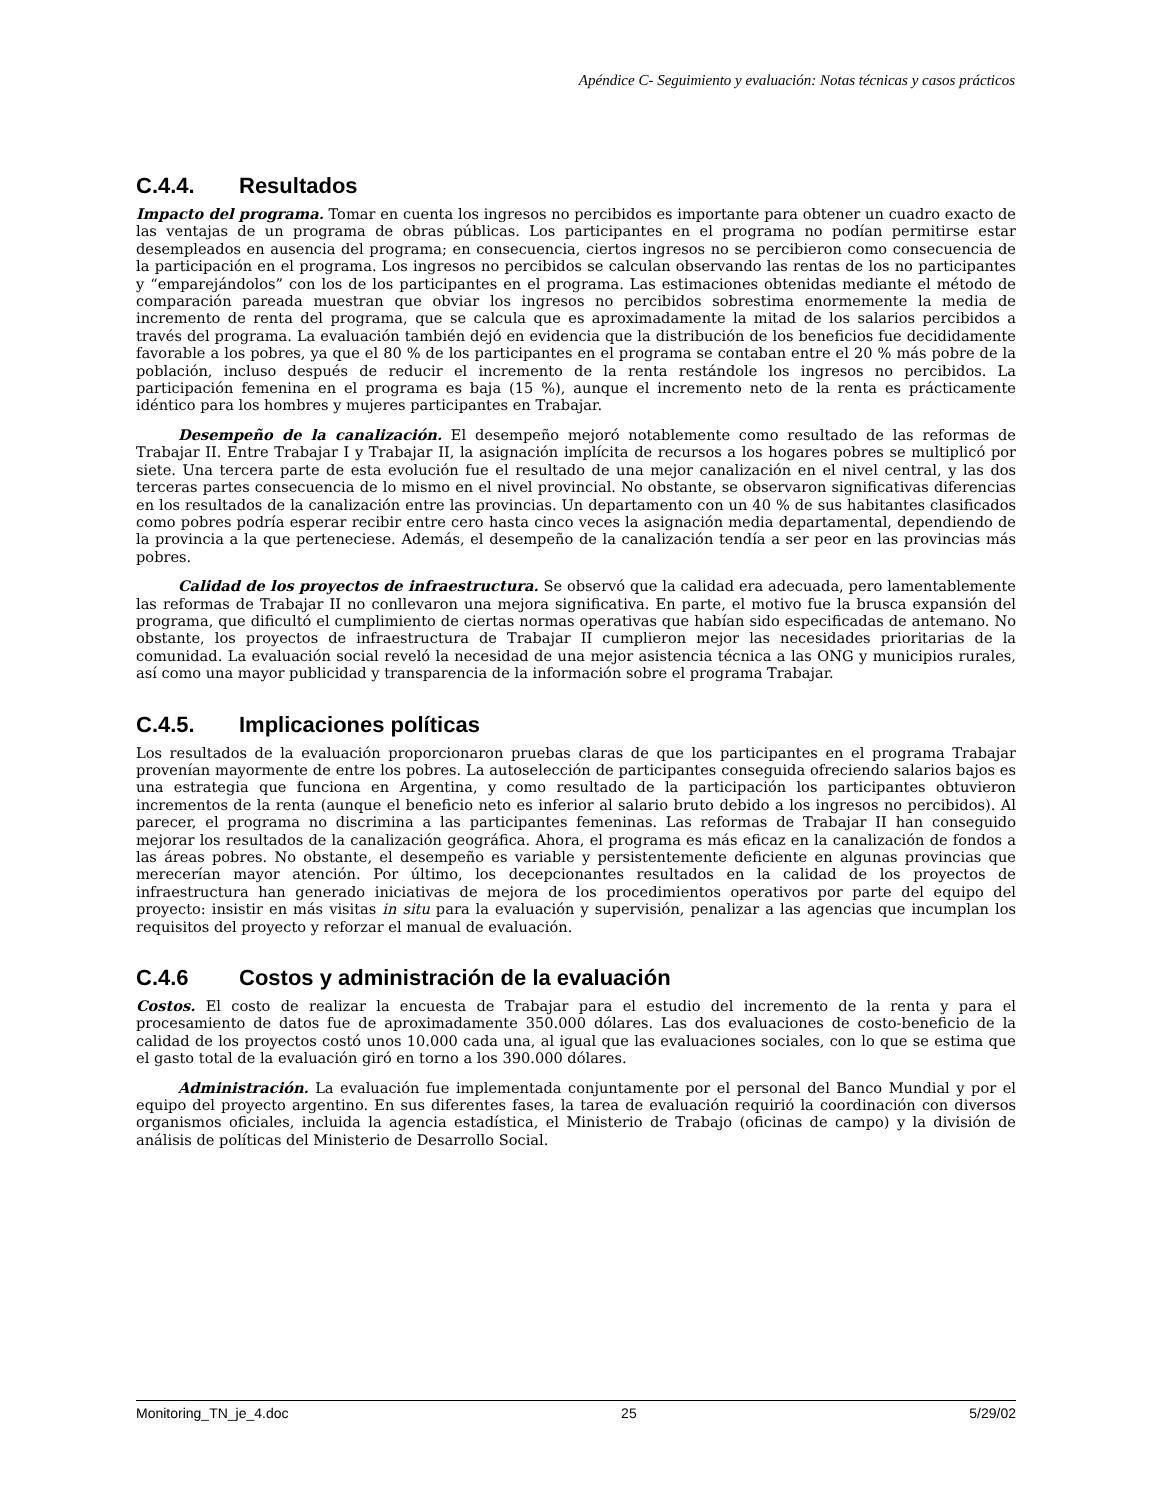Apéndice C- Seguimiento y evaluación: Notas técnicas y casos prácticos
C.4.4. Resultados
Impacto del programa. Tomar en cuenta los ingresos no percibidos es importante para obtener un cuadro exacto de las ventajas de un programa de obras públicas. Los participantes en el programa no podían permitirse estar desempleados en ausencia del programa; en consecuencia, ciertos ingresos no se percibieron como consecuencia de la participación en el programa. Los ingresos no percibidos se calculan observando las rentas de los no participantes y “emparejándolos” con los de los participantes en el programa. Las estimaciones obtenidas mediante el método de comparación pareada muestran que obviar los ingresos no percibidos sobrestima enormemente la media de incremento de renta del programa, que se calcula que es aproximadamente la mitad de los salarios percibidos a través del programa. La evaluación también dejó en evidencia que la distribución de los beneficios fue decididamente favorable a los pobres, ya que el 80 % de los participantes en el programa se contaban entre el 20 % más pobre de la población, incluso después de reducir el incremento de la renta restándole los ingresos no percibidos. La participación femenina en el programa es baja (15 %), aunque el incremento neto de la renta es prácticamente idéntico para los hombres y mujeres participantes en Trabajar.
Desempeño de la canalización. El desempeño mejoró notablemente como resultado de las reformas de Trabajar II. Entre Trabajar I y Trabajar II, la asignación implícita de recursos a los hogares pobres se multiplicó por siete. Una tercera parte de esta evolución fue el resultado de una mejor canalización en el nivel central, y las dos terceras partes consecuencia de lo mismo en el nivel provincial. No obstante, se observaron significativas diferencias en los resultados de la canalización entre las provincias. Un departamento con un 40 % de sus habitantes clasificados como pobres podría esperar recibir entre cero hasta cinco veces la asignación media departamental, dependiendo de la provincia a la que perteneciese. Además, el desempeño de la canalización tendía a ser peor en las provincias más pobres.
Calidad de los proyectos de infraestructura. Se observó que la calidad era adecuada, pero lamentablemente las reformas de Trabajar II no conllevaron una mejora significativa. En parte, el motivo fue la brusca expansión del programa, que dificultó el cumplimiento de ciertas normas operativas que habían sido especificadas de antemano. No obstante, los proyectos de infraestructura de Trabajar II cumplieron mejor las necesidades prioritarias de la comunidad. La evaluación social reveló la necesidad de una mejor asistencia técnica a las ONG y municipios rurales, así como una mayor publicidad y transparencia de la información sobre el programa Trabajar.
C.4.5. Implicaciones políticas
Los resultados de la evaluación proporcionaron pruebas claras de que los participantes en el programa Trabajar provenían mayormente de entre los pobres. La autoselección de participantes conseguida ofreciendo salarios bajos es una estrategia que funciona en Argentina, y como resultado de la participación los participantes obtuvieron incrementos de la renta (aunque el beneficio neto es inferior al salario bruto debido a los ingresos no percibidos). Al parecer, el programa no discrimina a las participantes femeninas. Las reformas de Trabajar II han conseguido mejorar los resultados de la canalización geográfica. Ahora, el programa es más eficaz en la canalización de fondos a las áreas pobres. No obstante, el desempeño es variable y persistentemente deficiente en algunas provincias que merecerían mayor atención. Por último, los decepcionantes resultados en la calidad de los proyectos de infraestructura han generado iniciativas de mejora de los procedimientos operativos por parte del equipo del proyecto: insistir en más visitas in situ para la evaluación y supervisión, penalizar a las agencias que incumplan los requisitos del proyecto y reforzar el manual de evaluación.
C.4.6 Costos y administración de la evaluación
Costos. El costo de realizar la encuesta de Trabajar para el estudio del incremento de la renta y para el procesamiento de datos fue de aproximadamente 350.000 dólares. Las dos evaluaciones de costo-beneficio de la calidad de los proyectos costó unos 10.000 cada una, al igual que las evaluaciones sociales, con lo que se estima que el gasto total de la evaluación giró en torno a los 390.000 dólares.
Administración. La evaluación fue implementada conjuntamente por el personal del Banco Mundial y por el equipo del proyecto argentino. En sus diferentes fases, la tarea de evaluación requirió la coordinación con diversos organismos oficiales, incluida la agencia estadística, el Ministerio de Trabajo (oficinas de campo) y la división de análisis de políticas del Ministerio de Desarrollo Social.
Monitoring_TN_je_4.doc 25 5/29/02